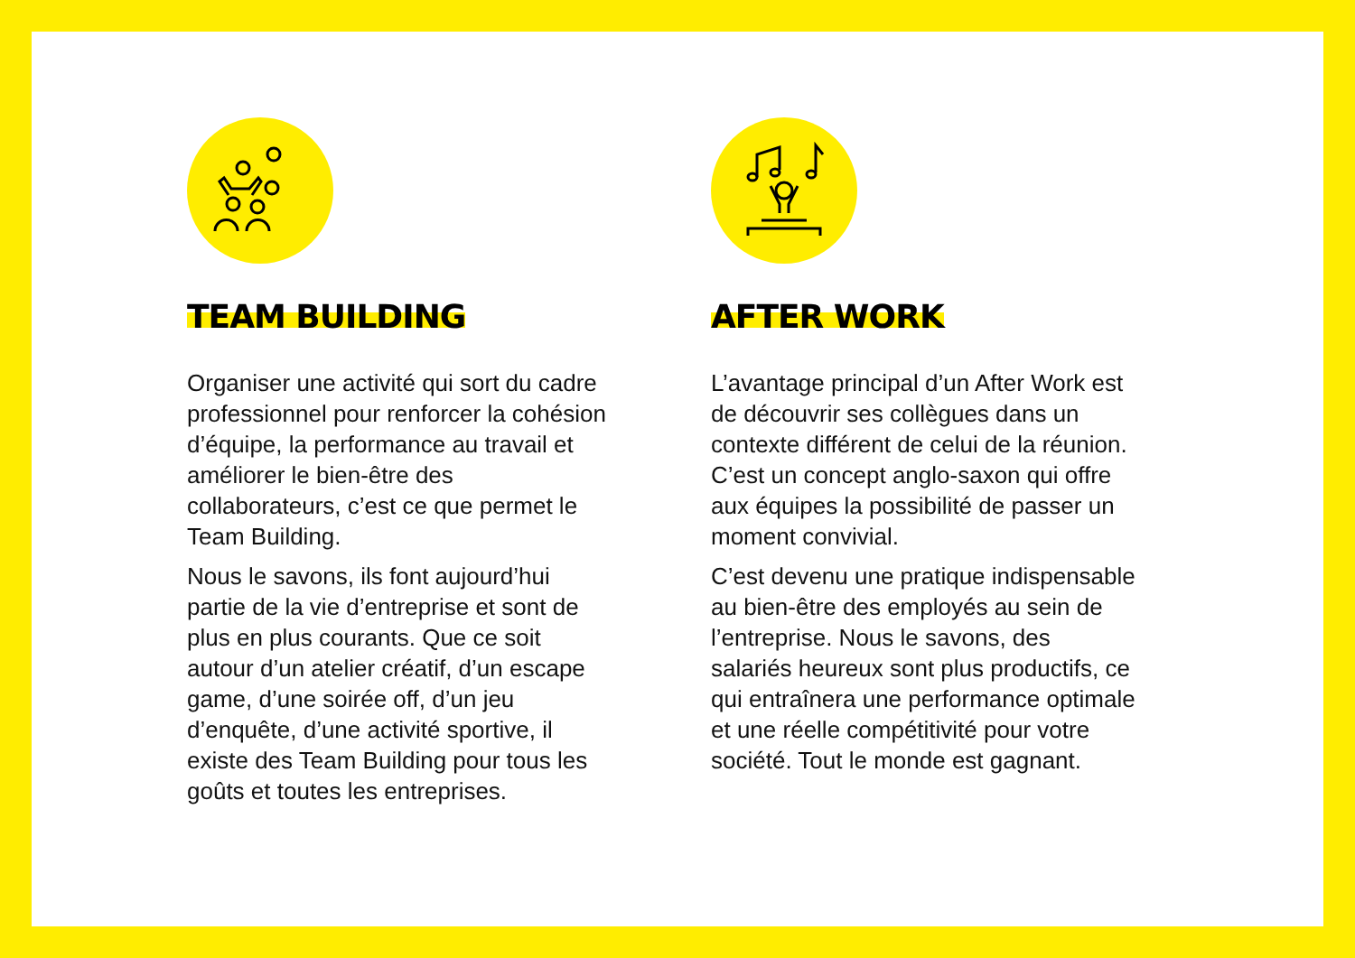TEAM BUILDING
Organiser une activité qui sort du cadre professionnel pour renforcer la cohésion d’équipe, la performance au travail et améliorer le bien-être des collaborateurs, c’est ce que permet le Team Building.
Nous le savons, ils font aujourd’hui partie de la vie d’entreprise et sont de plus en plus courants. Que ce soit autour d’un atelier créatif, d’un escape game, d’une soirée off, d’un jeu d’enquête, d’une activité sportive, il existe des Team Building pour tous les goûts et toutes les entreprises.
AFTER WORK
L’avantage principal d’un After Work est de découvrir ses collègues dans un contexte différent de celui de la réunion. C’est un concept anglo-saxon qui offre aux équipes la possibilité de passer un moment convivial.
C’est devenu une pratique indispensable au bien-être des employés au sein de l’entreprise. Nous le savons, des salariés heureux sont plus productifs, ce qui entraînera une performance optimale et une réelle compétitivité pour votre société. Tout le monde est gagnant.